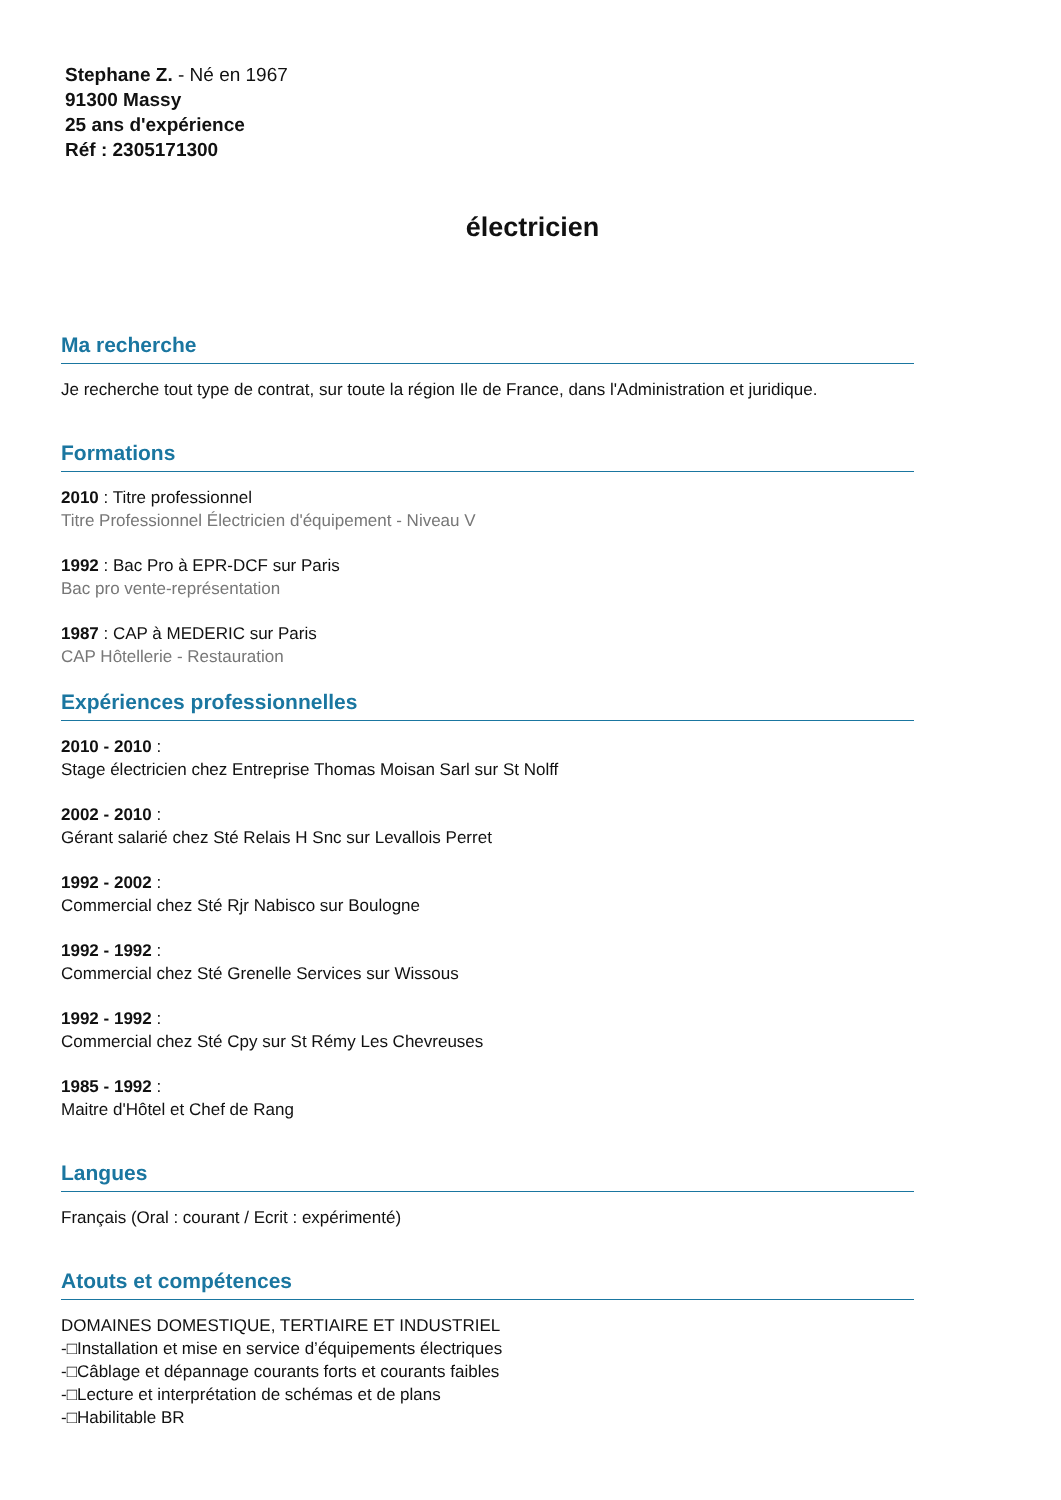Stephane Z. - Né en 1967
91300 Massy
25 ans d'expérience
Réf : 2305171300
électricien
Ma recherche
Je recherche tout type de contrat, sur toute la région Ile de France, dans l'Administration et juridique.
Formations
2010 : Titre professionnel
Titre Professionnel Électricien d'équipement - Niveau V
1992 : Bac Pro à EPR-DCF sur Paris
Bac pro vente-représentation
1987 : CAP à MEDERIC sur Paris
CAP Hôtellerie - Restauration
Expériences professionnelles
2010 - 2010 :
Stage électricien chez Entreprise Thomas Moisan Sarl sur St Nolff
2002 - 2010 :
Gérant salarié chez Sté Relais H Snc sur Levallois Perret
1992 - 2002 :
Commercial chez Sté Rjr Nabisco sur Boulogne
1992 - 1992 :
Commercial chez Sté Grenelle Services sur Wissous
1992 - 1992 :
Commercial chez Sté Cpy sur St Rémy Les Chevreuses
1985 - 1992 :
Maitre d'Hôtel et Chef de Rang
Langues
Français (Oral : courant / Ecrit : expérimenté)
Atouts et compétences
DOMAINES DOMESTIQUE, TERTIAIRE ET INDUSTRIEL
-□Installation et mise en service d’équipements électriques
-□Câblage et dépannage courants forts et courants faibles
-□Lecture et interprétation de schémas et de plans
-□Habilitable BR